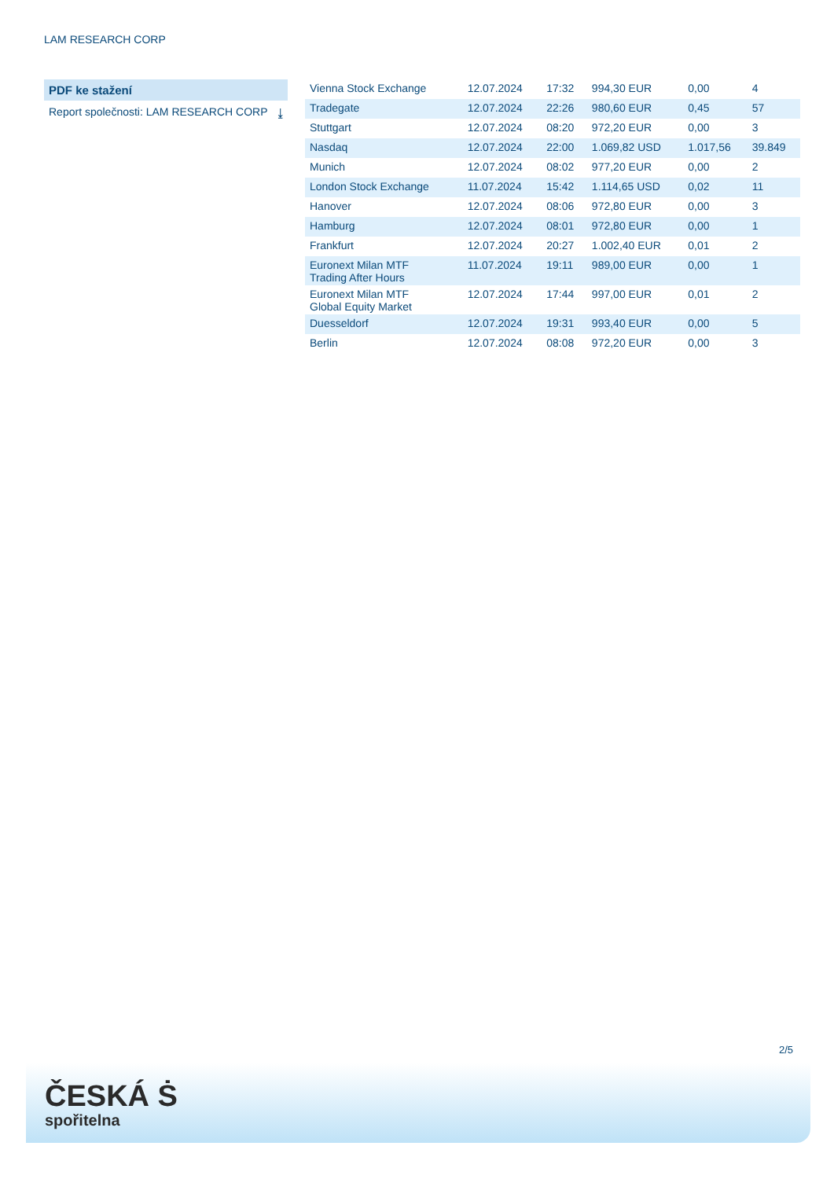LAM RESEARCH CORP
PDF ke stažení
Report společnosti: LAM RESEARCH CORP ⤓
| Vienna Stock Exchange | 12.07.2024 | 17:32 | 994,30 EUR | 0,00 | 4 |
| Tradegate | 12.07.2024 | 22:26 | 980,60 EUR | 0,45 | 57 |
| Stuttgart | 12.07.2024 | 08:20 | 972,20 EUR | 0,00 | 3 |
| Nasdaq | 12.07.2024 | 22:00 | 1.069,82 USD | 1.017,56 | 39.849 |
| Munich | 12.07.2024 | 08:02 | 977,20 EUR | 0,00 | 2 |
| London Stock Exchange | 11.07.2024 | 15:42 | 1.114,65 USD | 0,02 | 11 |
| Hanover | 12.07.2024 | 08:06 | 972,80 EUR | 0,00 | 3 |
| Hamburg | 12.07.2024 | 08:01 | 972,80 EUR | 0,00 | 1 |
| Frankfurt | 12.07.2024 | 20:27 | 1.002,40 EUR | 0,01 | 2 |
| Euronext Milan MTF Trading After Hours | 11.07.2024 | 19:11 | 989,00 EUR | 0,00 | 1 |
| Euronext Milan MTF Global Equity Market | 12.07.2024 | 17:44 | 997,00 EUR | 0,01 | 2 |
| Duesseldorf | 12.07.2024 | 19:31 | 993,40 EUR | 0,00 | 5 |
| Berlin | 12.07.2024 | 08:08 | 972,20 EUR | 0,00 | 3 |
2/5
ČESKÁ Ṡ
spořitelna